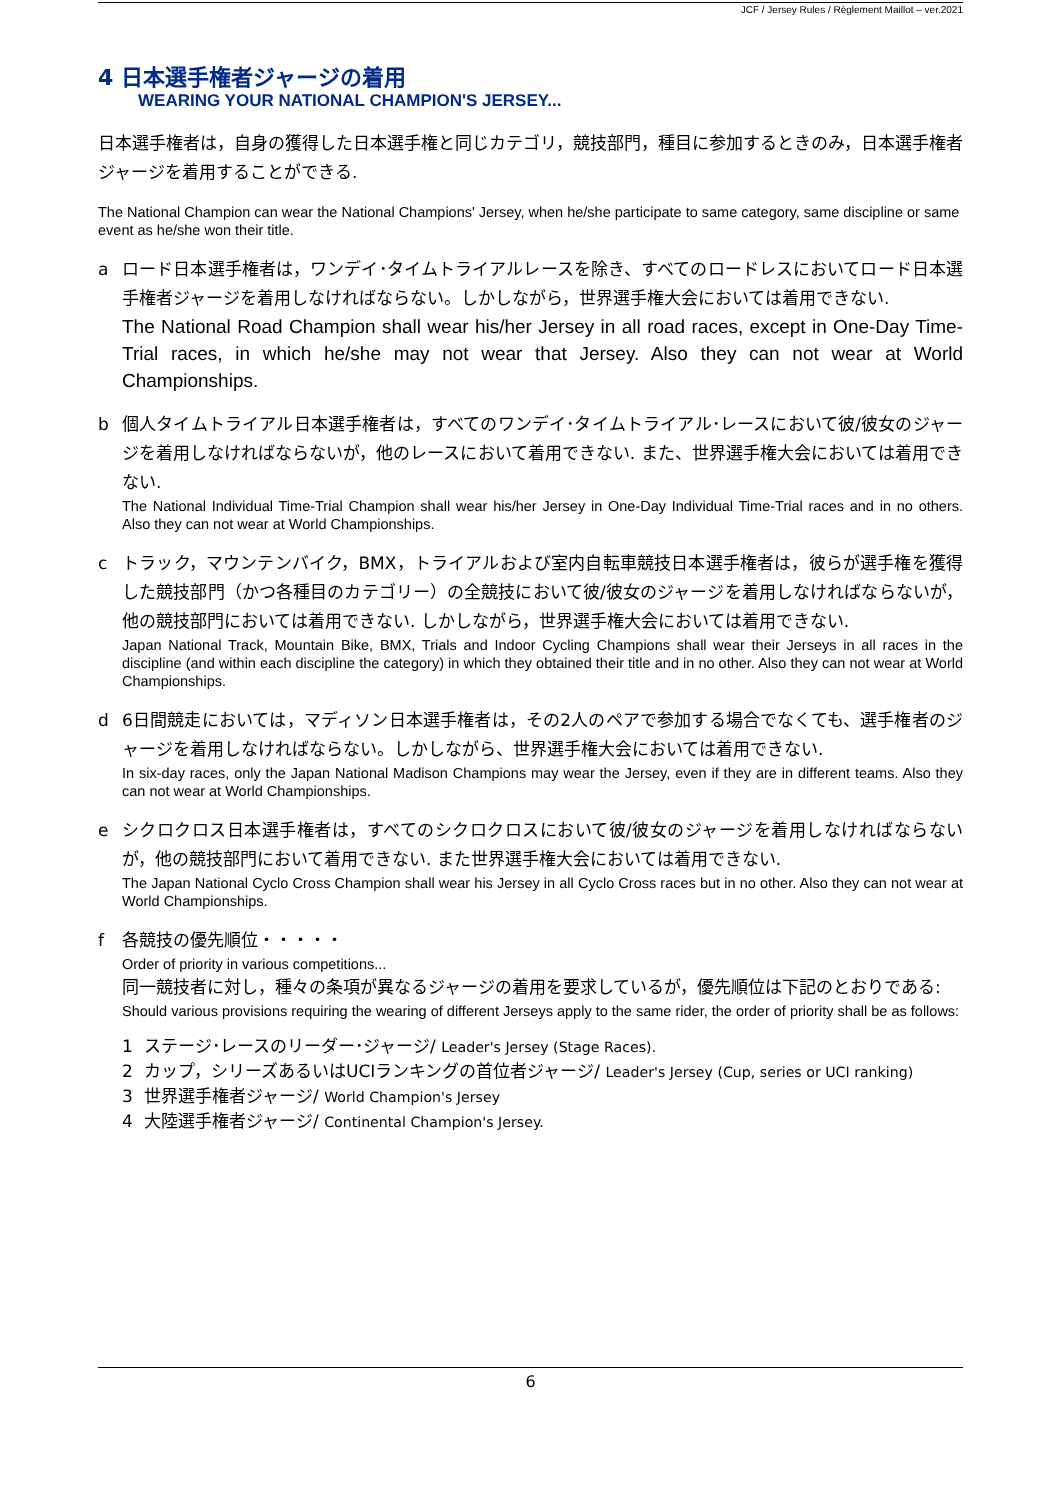JCF / Jersey Rules / Règlement Maillot – ver.2021
4 日本選手権者ジャージの着用
WEARING YOUR NATIONAL CHAMPION'S JERSEY...
日本選手権者は，自身の獲得した日本選手権と同じカテゴリ，競技部門，種目に参加するときのみ，日本選手権者ジャージを着用することができる.
The National Champion can wear the National Champions' Jersey, when he/she participate to same category, same discipline or same event as he/she won their title.
a ロード日本選手権者は，ワンデイ･タイムトライアルレースを除き、すべてのロードレスにおいてロード日本選手権者ジャージを着用しなければならない。しかしながら，世界選手権大会においては着用できない.
The National Road Champion shall wear his/her Jersey in all road races, except in One-Day Time-Trial races, in which he/she may not wear that Jersey. Also they can not wear at World Championships.
b 個人タイムトライアル日本選手権者は，すべてのワンデイ･タイムトライアル･レースにおいて彼/彼女のジャージを着用しなければならないが，他のレースにおいて着用できない. また、世界選手権大会においては着用できない.
The National Individual Time-Trial Champion shall wear his/her Jersey in One-Day Individual Time-Trial races and in no others. Also they can not wear at World Championships.
c トラック，マウンテンバイク，BMX，トライアルおよび室内自転車競技日本選手権者は，彼らが選手権を獲得した競技部門（かつ各種目のカテゴリー）の全競技において彼/彼女のジャージを着用しなければならないが，他の競技部門においては着用できない. しかしながら，世界選手権大会においては着用できない.
Japan National Track, Mountain Bike, BMX, Trials and Indoor Cycling Champions shall wear their Jerseys in all races in the discipline (and within each discipline the category) in which they obtained their title and in no other. Also they can not wear at World Championships.
d 6日間競走においては，マディソン日本選手権者は，その2人のペアで参加する場合でなくても、選手権者のジャージを着用しなければならない。しかしながら、世界選手権大会においては着用できない.
In six-day races, only the Japan National Madison Champions may wear the Jersey, even if they are in different teams. Also they can not wear at World Championships.
e シクロクロス日本選手権者は，すべてのシクロクロスにおいて彼/彼女のジャージを着用しなければならないが，他の競技部門において着用できない. また世界選手権大会においては着用できない.
The Japan National Cyclo Cross Champion shall wear his Jersey in all Cyclo Cross races but in no other. Also they can not wear at World Championships.
f 各競技の優先順位・・・・・
Order of priority in various competitions...
同一競技者に対し，種々の条項が異なるジャージの着用を要求しているが，優先順位は下記のとおりである:
Should various provisions requiring the wearing of different Jerseys apply to the same rider, the order of priority shall be as follows:
1 ステージ･レースのリーダー･ジャージ/ Leader's Jersey (Stage Races).
2 カップ，シリーズあるいはUCIランキングの首位者ジャージ/ Leader's Jersey (Cup, series or UCI ranking)
3 世界選手権者ジャージ/ World Champion's Jersey
4 大陸選手権者ジャージ/ Continental Champion's Jersey.
6